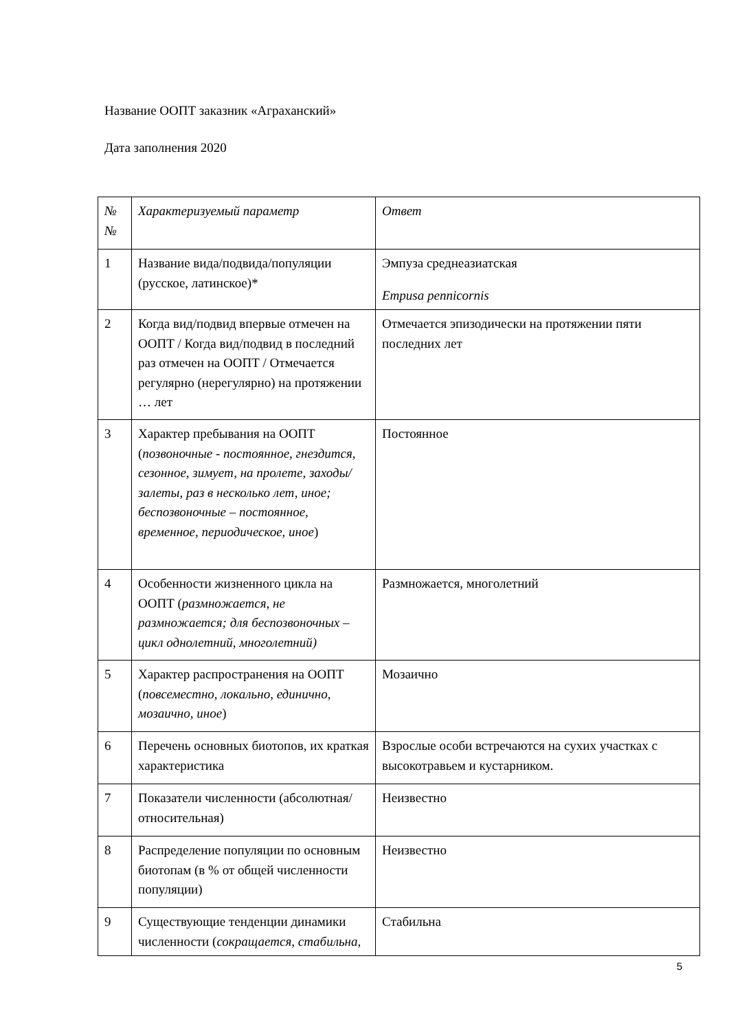Название ООПТ заказник «Аграханский»
Дата заполнения 2020
| № № | Характеризуемый параметр | Ответ |
| 1 | Название вида/подвида/популяции (русское, латинское)* | Эмпуза среднеазиатская Empusa pennicornis |
| 2 | Когда вид/подвид впервые отмечен на ООПТ / Когда вид/подвид в последний раз отмечен на ООПТ / Отмечается регулярно (нерегулярно) на протяжении … лет | Отмечается эпизодически на протяжении пяти последних лет |
| 3 | Характер пребывания на ООПТ ( позвоночные - постоянное, гнездится, сезонное, зимует, на пролете, заходы/залеты, раз в несколько лет, иное; беспозвоночные – постоянное, временное, периодическое, иное ) | Постоянное |
| 4 | Особенности жизненного цикла на ООПТ ( размножается, не размножается; для беспозвоночных – цикл однолетний, многолетний) | Размножается, многолетний |
| 5 | Характер распространения на ООПТ ( повсеместно, локально, единично, мозаично, иное ) | Мозаично |
| 6 | Перечень основных биотопов, их краткая характеристика | Взрослые особи встречаются на сухих участках с высокотравьем и кустарником. |
| 7 | Показатели численности (абсолютная/относительная) | Неизвестно |
| 8 | Распределение популяции по основным биотопам (в % от общей численности популяции) | Неизвестно |
| 9 | Существующие тенденции динамики численности ( сокращается, стабильна, | Стабильна |
5